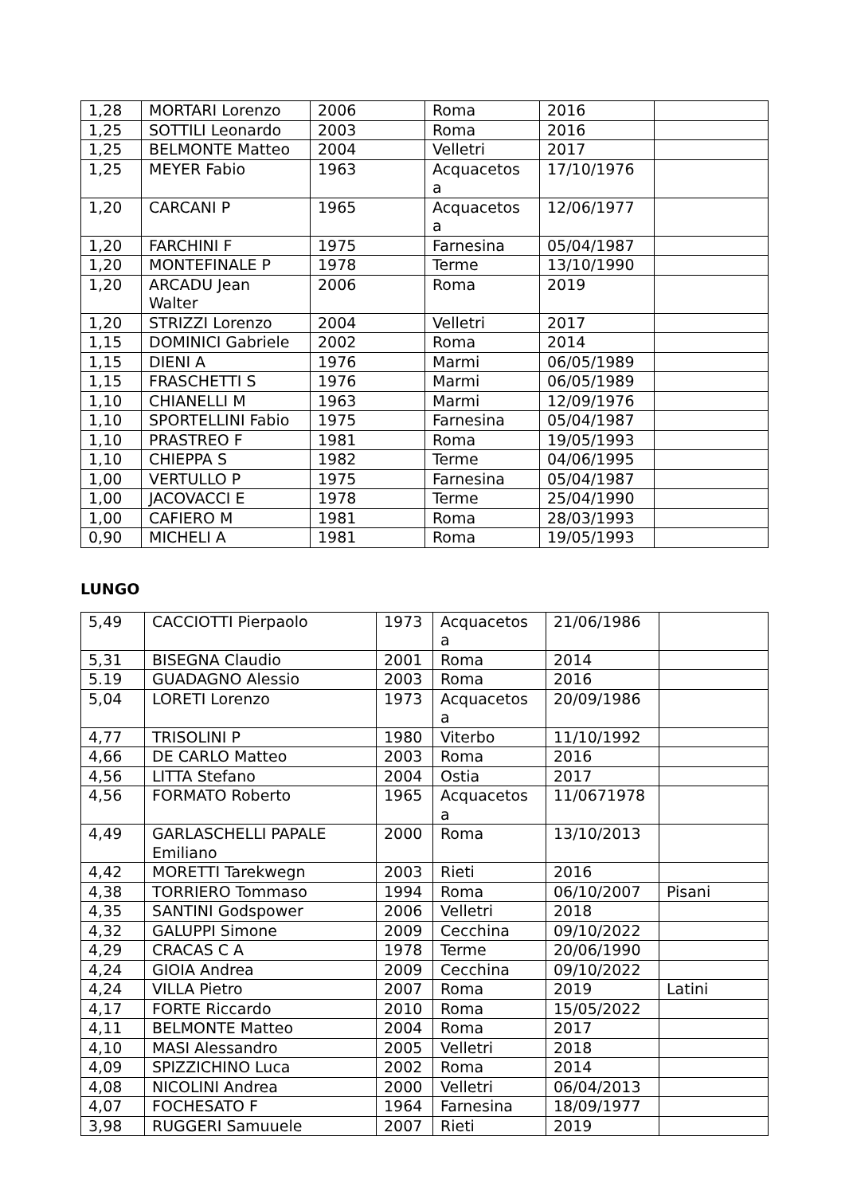| 1,28 | MORTARI Lorenzo | 2006 | Roma | 2016 | |
| 1,25 | SOTTILI Leonardo | 2003 | Roma | 2016 | |
| 1,25 | BELMONTE Matteo | 2004 | Velletri | 2017 | |
| 1,25 | MEYER Fabio | 1963 | Acquacetos a | 17/10/1976 | |
| 1,20 | CARCANI P | 1965 | Acquacetos a | 12/06/1977 | |
| 1,20 | FARCHINI F | 1975 | Farnesina | 05/04/1987 | |
| 1,20 | MONTEFINALE P | 1978 | Terme | 13/10/1990 | |
| 1,20 | ARCADU Jean Walter | 2006 | Roma | 2019 | |
| 1,20 | STRIZZI Lorenzo | 2004 | Velletri | 2017 | |
| 1,15 | DOMINICI Gabriele | 2002 | Roma | 2014 | |
| 1,15 | DIENI A | 1976 | Marmi | 06/05/1989 | |
| 1,15 | FRASCHETTI S | 1976 | Marmi | 06/05/1989 | |
| 1,10 | CHIANELLI M | 1963 | Marmi | 12/09/1976 | |
| 1,10 | SPORTELLINI Fabio | 1975 | Farnesina | 05/04/1987 | |
| 1,10 | PRASTREO F | 1981 | Roma | 19/05/1993 | |
| 1,10 | CHIEPPA S | 1982 | Terme | 04/06/1995 | |
| 1,00 | VERTULLO P | 1975 | Farnesina | 05/04/1987 | |
| 1,00 | JACOVACCI E | 1978 | Terme | 25/04/1990 | |
| 1,00 | CAFIERO M | 1981 | Roma | 28/03/1993 | |
| 0,90 | MICHELI A | 1981 | Roma | 19/05/1993 | |
LUNGO
| 5,49 | CACCIOTTI Pierpaolo | 1973 | Acquacetos a | 21/06/1986 | |
| 5,31 | BISEGNA Claudio | 2001 | Roma | 2014 | |
| 5.19 | GUADAGNO Alessio | 2003 | Roma | 2016 | |
| 5,04 | LORETI Lorenzo | 1973 | Acquacetos a | 20/09/1986 | |
| 4,77 | TRISOLINI P | 1980 | Viterbo | 11/10/1992 | |
| 4,66 | DE CARLO Matteo | 2003 | Roma | 2016 | |
| 4,56 | LITTA Stefano | 2004 | Ostia | 2017 | |
| 4,56 | FORMATO Roberto | 1965 | Acquacetos a | 11/0671978 | |
| 4,49 | GARLASCHELLI PAPALE Emiliano | 2000 | Roma | 13/10/2013 | |
| 4,42 | MORETTI Tarekwegn | 2003 | Rieti | 2016 | |
| 4,38 | TORRIERO Tommaso | 1994 | Roma | 06/10/2007 | Pisani |
| 4,35 | SANTINI Godspower | 2006 | Velletri | 2018 | |
| 4,32 | GALUPPI Simone | 2009 | Cecchina | 09/10/2022 | |
| 4,29 | CRACAS C A | 1978 | Terme | 20/06/1990 | |
| 4,24 | GIOIA Andrea | 2009 | Cecchina | 09/10/2022 | |
| 4,24 | VILLA Pietro | 2007 | Roma | 2019 | Latini |
| 4,17 | FORTE Riccardo | 2010 | Roma | 15/05/2022 | |
| 4,11 | BELMONTE Matteo | 2004 | Roma | 2017 | |
| 4,10 | MASI Alessandro | 2005 | Velletri | 2018 | |
| 4,09 | SPIZZICHINO Luca | 2002 | Roma | 2014 | |
| 4,08 | NICOLINI Andrea | 2000 | Velletri | 06/04/2013 | |
| 4,07 | FOCHESATO F | 1964 | Farnesina | 18/09/1977 | |
| 3,98 | RUGGERI Samuuele | 2007 | Rieti | 2019 | |